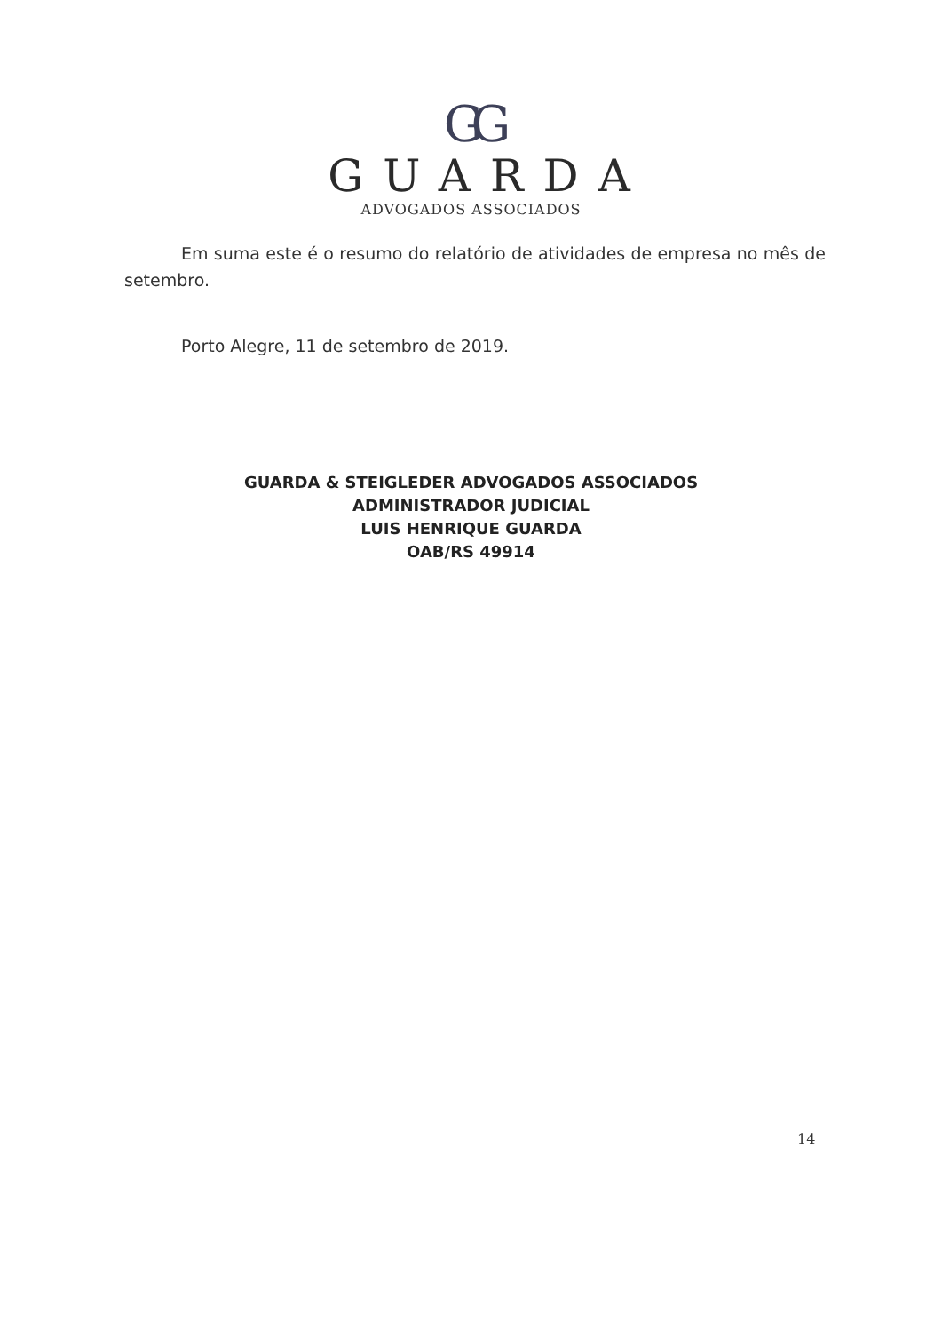GG
GUARDA
ADVOGADOS ASSOCIADOS
Em suma este é o resumo do relatório de atividades de empresa no mês de setembro.
Porto Alegre, 11 de setembro de 2019.
GUARDA & STEIGLEDER ADVOGADOS ASSOCIADOS
ADMINISTRADOR JUDICIAL
LUIS HENRIQUE GUARDA
OAB/RS 49914
14